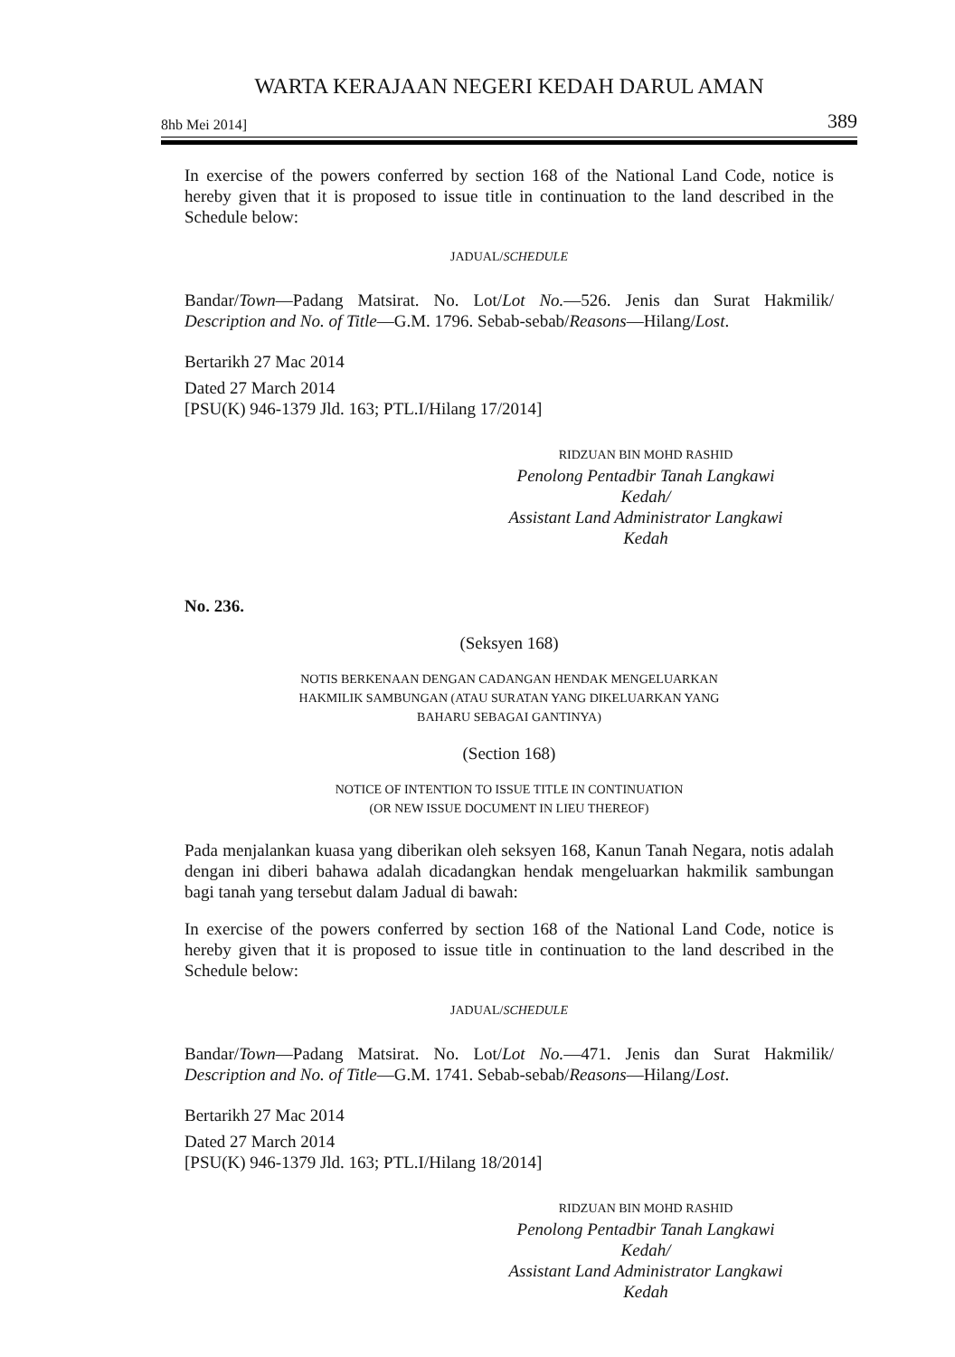WARTA KERAJAAN NEGERI KEDAH DARUL AMAN
8hb Mei 2014] 389
In exercise of the powers conferred by section 168 of the National Land Code, notice is hereby given that it is proposed to issue title in continuation to the land described in the Schedule below:
JADUAL/SCHEDULE
Bandar/Town—Padang Matsirat. No. Lot/Lot No.—526. Jenis dan Surat Hakmilik/ Description and No. of Title—G.M. 1796. Sebab-sebab/Reasons—Hilang/Lost.
Bertarikh 27 Mac 2014
Dated 27 March 2014
[PSU(K) 946-1379 Jld. 163; PTL.I/Hilang 17/2014]
RIDZUAN BIN MOHD RASHID
Penolong Pentadbir Tanah Langkawi
Kedah/
Assistant Land Administrator Langkawi
Kedah
No. 236.
(Seksyen 168)
NOTIS BERKENAAN DENGAN CADANGAN HENDAK MENGELUARKAN
HAKMILIK SAMBUNGAN (ATAU SURATAN YANG DIKELUARKAN YANG
BAHARU SEBAGAI GANTINYA)
(Section 168)
NOTICE OF INTENTION TO ISSUE TITLE IN CONTINUATION
(OR NEW ISSUE DOCUMENT IN LIEU THEREOF)
Pada menjalankan kuasa yang diberikan oleh seksyen 168, Kanun Tanah Negara, notis adalah dengan ini diberi bahawa adalah dicadangkan hendak mengeluarkan hakmilik sambungan bagi tanah yang tersebut dalam Jadual di bawah:
In exercise of the powers conferred by section 168 of the National Land Code, notice is hereby given that it is proposed to issue title in continuation to the land described in the Schedule below:
JADUAL/SCHEDULE
Bandar/Town—Padang Matsirat. No. Lot/Lot No.—471. Jenis dan Surat Hakmilik/ Description and No. of Title—G.M. 1741. Sebab-sebab/Reasons—Hilang/Lost.
Bertarikh 27 Mac 2014
Dated 27 March 2014
[PSU(K) 946-1379 Jld. 163; PTL.I/Hilang 18/2014]
RIDZUAN BIN MOHD RASHID
Penolong Pentadbir Tanah Langkawi
Kedah/
Assistant Land Administrator Langkawi
Kedah